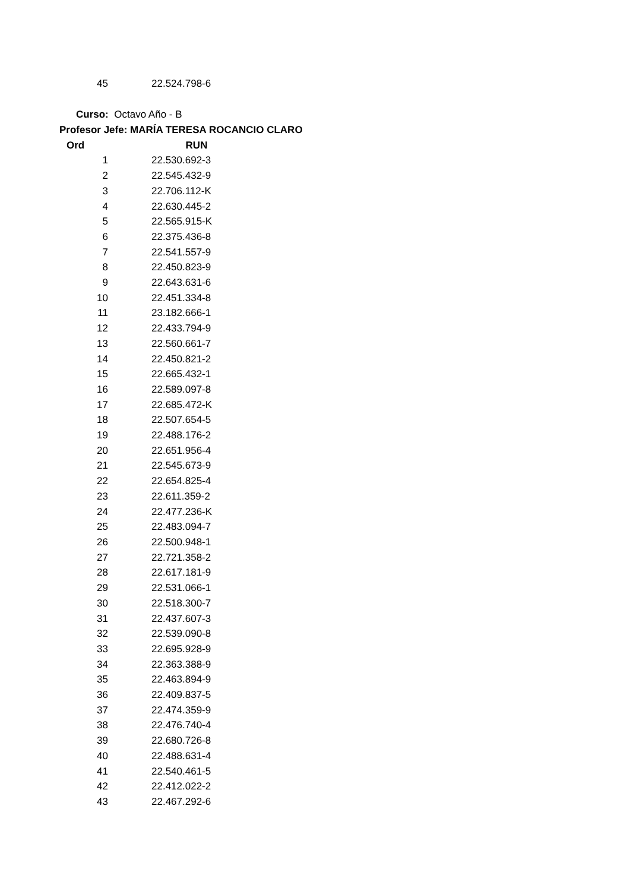| 45 | 22.524.798-6 |
Curso: Octavo Año - B
Profesor Jefe: MARÍA TERESA ROCANCIO CLARO
| Ord | RUN |
| --- | --- |
| 1 | 22.530.692-3 |
| 2 | 22.545.432-9 |
| 3 | 22.706.112-K |
| 4 | 22.630.445-2 |
| 5 | 22.565.915-K |
| 6 | 22.375.436-8 |
| 7 | 22.541.557-9 |
| 8 | 22.450.823-9 |
| 9 | 22.643.631-6 |
| 10 | 22.451.334-8 |
| 11 | 23.182.666-1 |
| 12 | 22.433.794-9 |
| 13 | 22.560.661-7 |
| 14 | 22.450.821-2 |
| 15 | 22.665.432-1 |
| 16 | 22.589.097-8 |
| 17 | 22.685.472-K |
| 18 | 22.507.654-5 |
| 19 | 22.488.176-2 |
| 20 | 22.651.956-4 |
| 21 | 22.545.673-9 |
| 22 | 22.654.825-4 |
| 23 | 22.611.359-2 |
| 24 | 22.477.236-K |
| 25 | 22.483.094-7 |
| 26 | 22.500.948-1 |
| 27 | 22.721.358-2 |
| 28 | 22.617.181-9 |
| 29 | 22.531.066-1 |
| 30 | 22.518.300-7 |
| 31 | 22.437.607-3 |
| 32 | 22.539.090-8 |
| 33 | 22.695.928-9 |
| 34 | 22.363.388-9 |
| 35 | 22.463.894-9 |
| 36 | 22.409.837-5 |
| 37 | 22.474.359-9 |
| 38 | 22.476.740-4 |
| 39 | 22.680.726-8 |
| 40 | 22.488.631-4 |
| 41 | 22.540.461-5 |
| 42 | 22.412.022-2 |
| 43 | 22.467.292-6 |